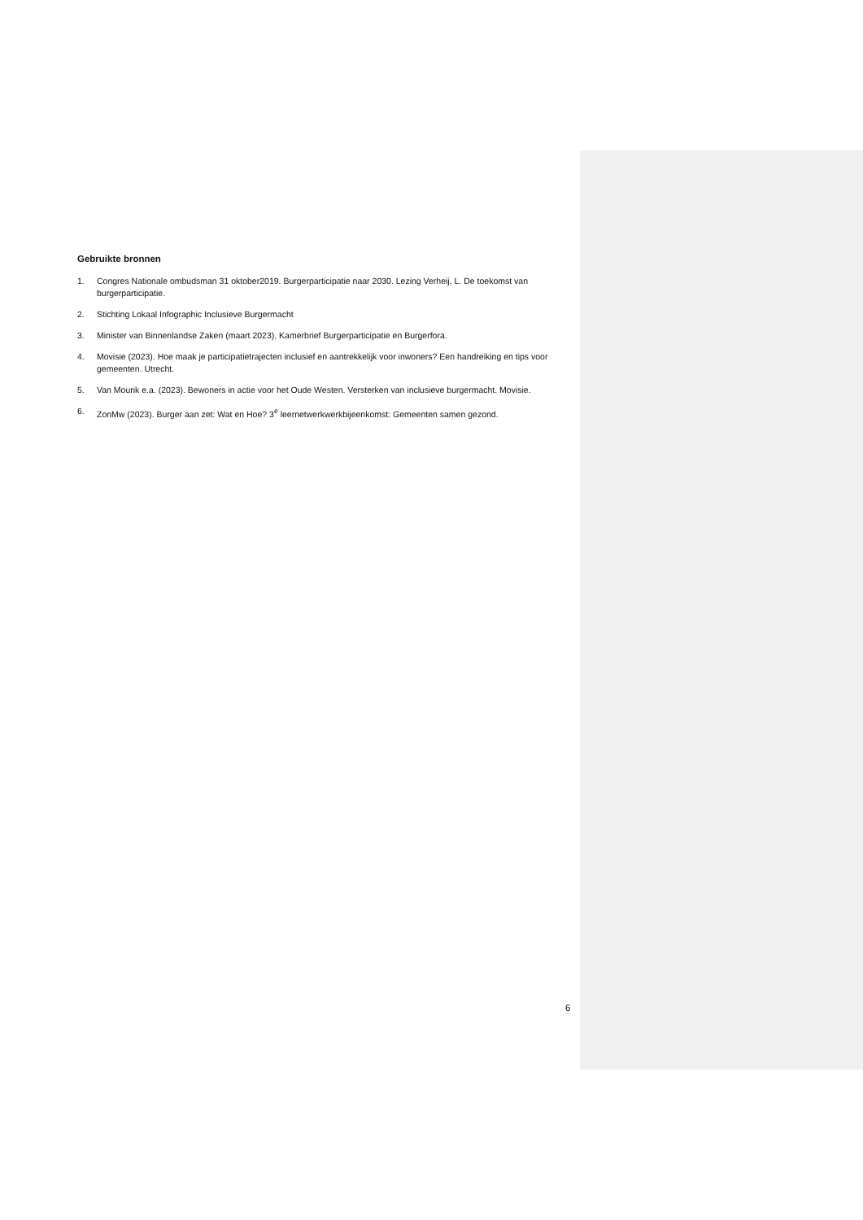Gebruikte bronnen
1. Congres Nationale ombudsman 31 oktober2019. Burgerparticipatie naar 2030. Lezing Verheij, L. De toekomst van burgerparticipatie.
2. Stichting Lokaal Infographic Inclusieve Burgermacht
3. Minister van Binnenlandse Zaken (maart 2023). Kamerbrief Burgerparticipatie en Burgerfora.
4. Movisie (2023). Hoe maak je participatietrajecten inclusief en aantrekkelijk voor inwoners? Een handreiking en tips voor gemeenten. Utrecht.
5. Van Mourik e.a. (2023). Bewoners in actie voor het Oude Westen. Versterken van inclusieve burgermacht. Movisie.
6. ZonMw (2023). Burger aan zet: Wat en Hoe? 3<sup>e</sup> leernetwerkwerkbijeenkomst: Gemeenten samen gezond.
6